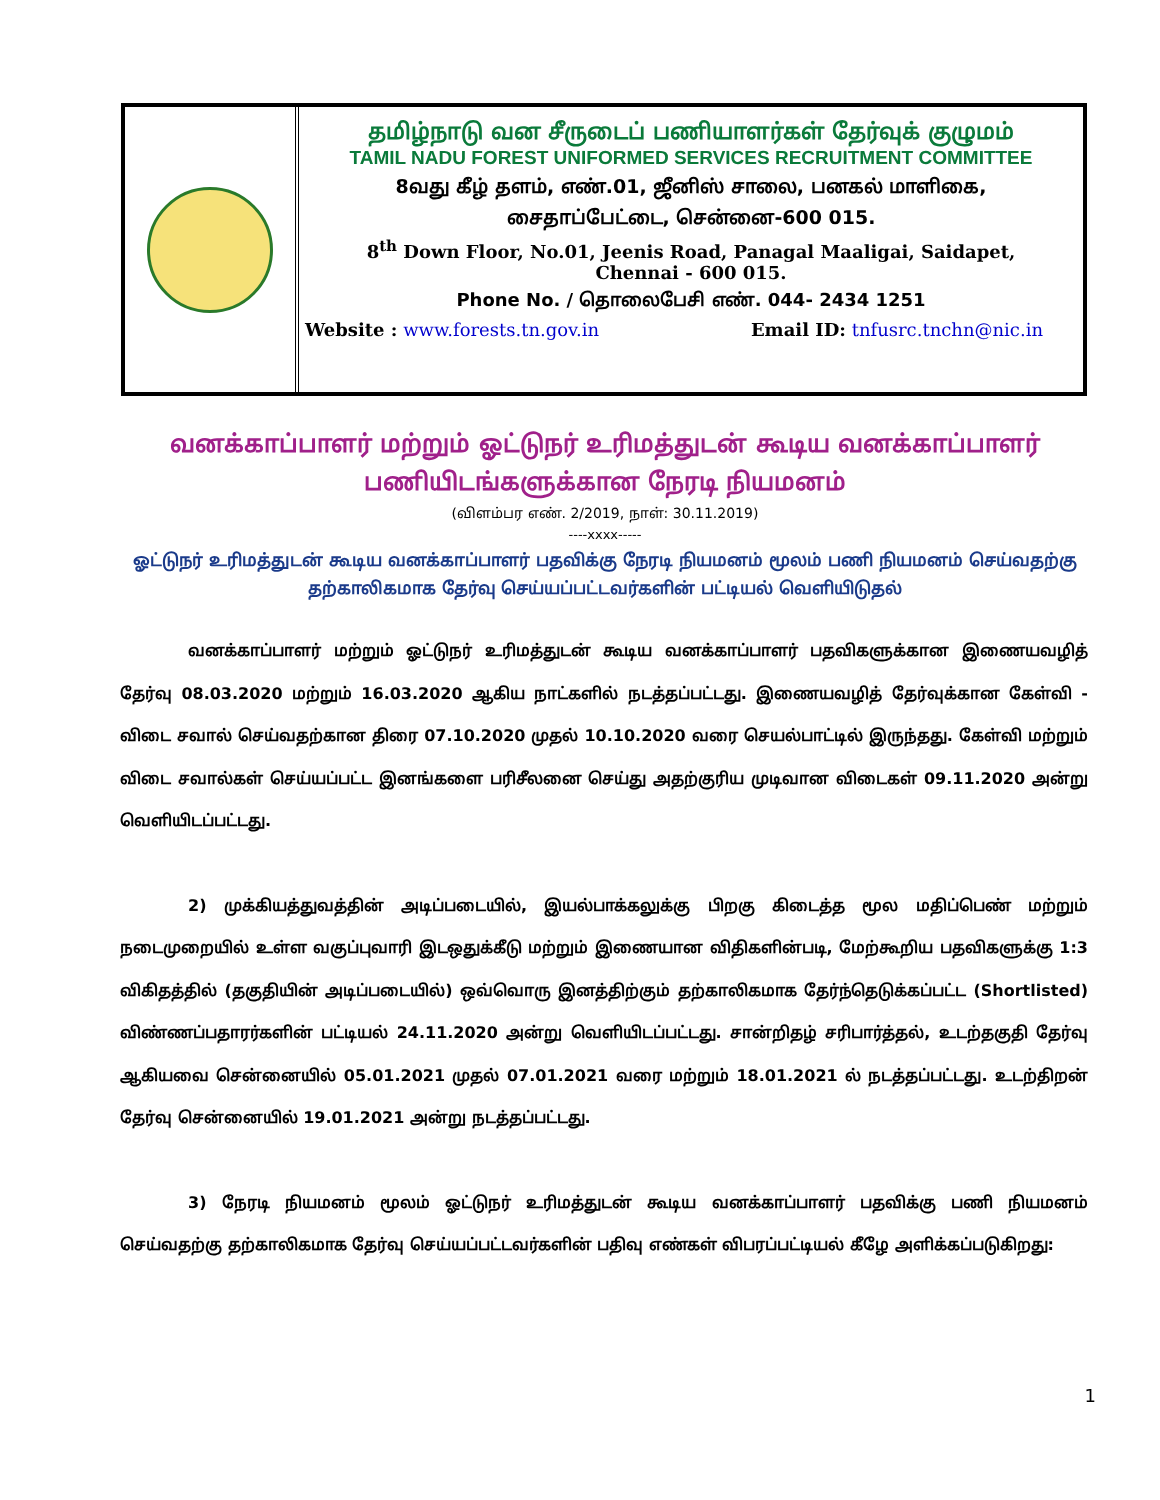தமிழ்நாடு வன சீருடைப் பணியாளர்கள் தேர்வுக் குழுமம்
TAMIL NADU FOREST UNIFORMED SERVICES RECRUITMENT COMMITTEE
8வது கீழ் தளம், எண்.01, ஜீனிஸ் சாலை, பனகல் மாளிகை,
சைதாப்பேட்டை, சென்னை-600 015.
8<sup>th</sup> Down Floor, No.01, Jeenis Road, Panagal Maaligai, Saidapet,
Chennai - 600 015.
Phone No. / தொலைபேசி எண். 044- 2434 1251
Website : www.forests.tn.gov.in Email ID: tnfusrc.tnchn@nic.in
வனக்காப்பாளர் மற்றும் ஓட்டுநர் உரிமத்துடன் கூடிய வனக்காப்பாளர்
பணியிடங்களுக்கான நேரடி நியமனம்
(விளம்பர எண். 2/2019, நாள்: 30.11.2019)
----xxxx-----
ஓட்டுநர் உரிமத்துடன் கூடிய வனக்காப்பாளர் பதவிக்கு நேரடி நியமனம் மூலம் பணி நியமனம் செய்வதற்கு தற்காலிகமாக தேர்வு செய்யப்பட்டவர்களின் பட்டியல் வெளியிடுதல்
வனக்காப்பாளர் மற்றும் ஓட்டுநர் உரிமத்துடன் கூடிய வனக்காப்பாளர் பதவிகளுக்கான இணையவழித் தேர்வு 08.03.2020 மற்றும் 16.03.2020 ஆகிய நாட்களில் நடத்தப்பட்டது. இணையவழித் தேர்வுக்கான கேள்வி - விடை சவால் செய்வதற்கான திரை 07.10.2020 முதல் 10.10.2020 வரை செயல்பாட்டில் இருந்தது. கேள்வி மற்றும் விடை சவால்கள் செய்யப்பட்ட இனங்களை பரிசீலனை செய்து அதற்குரிய முடிவான விடைகள் 09.11.2020 அன்று வெளியிடப்பட்டது.
2) முக்கியத்துவத்தின் அடிப்படையில், இயல்பாக்கலுக்கு பிறகு கிடைத்த மூல மதிப்பெண் மற்றும் நடைமுறையில் உள்ள வகுப்புவாரி இடஒதுக்கீடு மற்றும் இணையான விதிகளின்படி, மேற்கூறிய பதவிகளுக்கு 1:3 விகிதத்தில் (தகுதியின் அடிப்படையில்) ஒவ்வொரு இனத்திற்கும் தற்காலிகமாக தேர்ந்தெடுக்கப்பட்ட (Shortlisted) விண்ணப்பதாரர்களின் பட்டியல் 24.11.2020 அன்று வெளியிடப்பட்டது. சான்றிதழ் சரிபார்த்தல், உடற்தகுதி தேர்வு ஆகியவை சென்னையில் 05.01.2021 முதல் 07.01.2021 வரை மற்றும் 18.01.2021 ல் நடத்தப்பட்டது. உடற்திறன் தேர்வு சென்னையில் 19.01.2021 அன்று நடத்தப்பட்டது.
3) நேரடி நியமனம் மூலம் ஓட்டுநர் உரிமத்துடன் கூடிய வனக்காப்பாளர் பதவிக்கு பணி நியமனம் செய்வதற்கு தற்காலிகமாக தேர்வு செய்யப்பட்டவர்களின் பதிவு எண்கள் விபரப்பட்டியல் கீழே அளிக்கப்படுகிறது:
1